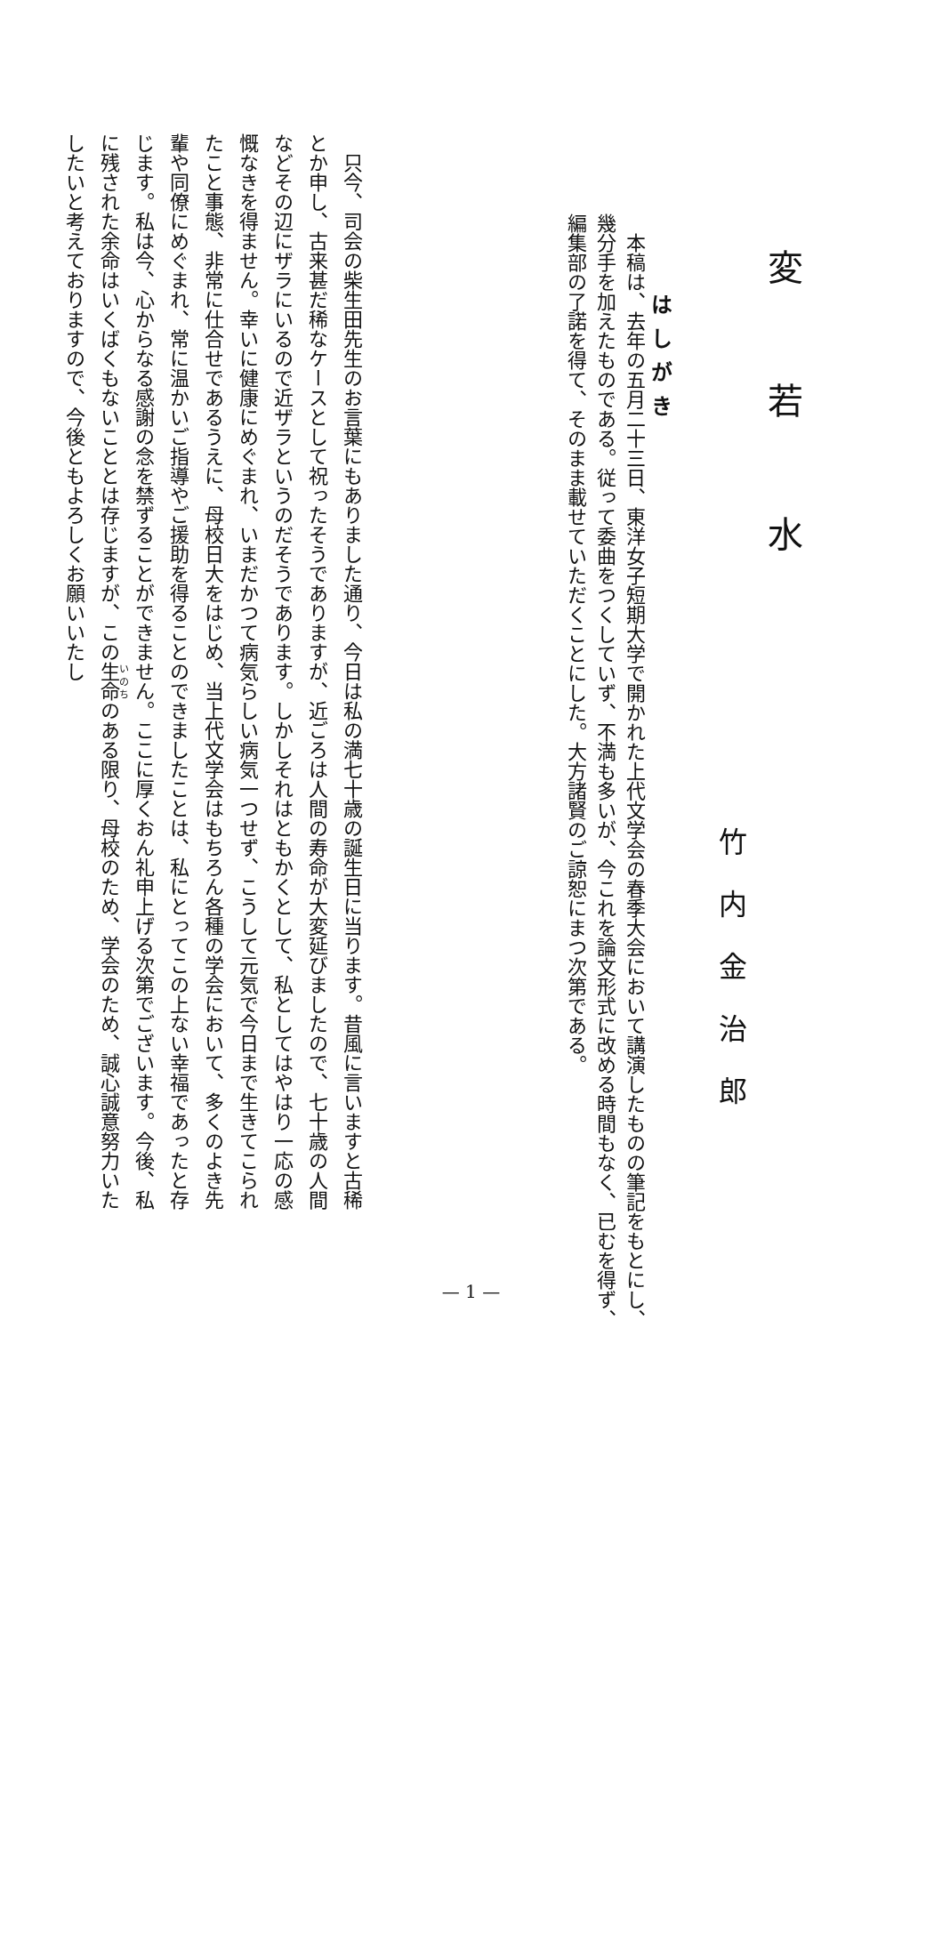変若水
竹内金治郎
本稿は、去年の五月二十三日、東洋女子短期大学で開かれた上代文学会の春季大会において講演したものの筆記をもとにし、幾分手を加えたものである。従って委曲をつくしていず、不満も多いが、今これを論文形式に改める時間もなく、已むを得ず、編集部の了諾を得て、そのまま載せていただくことにした。大方諸賢のご諒恕にまつ次第である。
はしがき
只今、司会の柴生田先生のお言葉にもありました通り、今日は私の満七十歳の誕生日に当ります。昔風に言いますと古稀とか申し、古来甚だ稀なケースとして祝ったそうでありますが、近ごろは人間の寿命が大変延びましたので、七十歳の人間などその辺にザラにいるので近ザラというのだそうであります。しかしそれはともかくとして、私としてはやはり一応の感慨なきを得ません。幸いに健康にめぐまれ、いまだかつて病気らしい病気一つせず、こうして元気で今日まで生きてこられたこと事態、非常に仕合せであるうえに、母校日大をはじめ、当上代文学会はもちろん各種の学会において、多くのよき先輩や同僚にめぐまれ、常に温かいご指導やご援助を得ることのできましたことは、私にとってこの上ない幸福であったと存じます。私は今、心からなる感謝の念を禁ずることができません。ここに厚くおん礼申上げる次第でございます。今後、私に残された余命はいくばくもないこととは存じますが、この生命のある限り、母校のため、学会のため、誠心誠意努力いたしたいと考えておりますので、今後ともよろしくお願いいたし
— 1 —